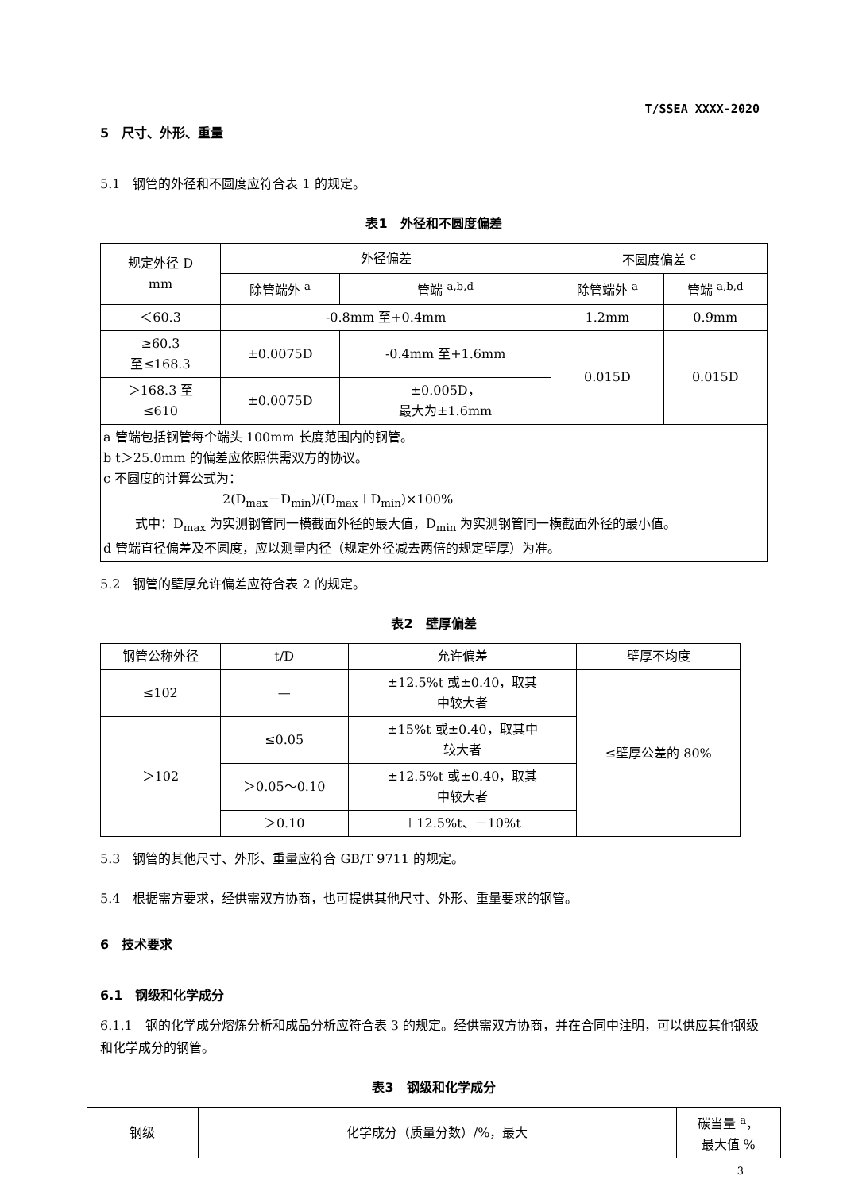T/SSEA XXXX-2020
5　尺寸、外形、重量
5.1　钢管的外径和不圆度应符合表 1 的规定。
表1　外径和不圆度偏差
| 规定外径 D mm | 外径偏差 | | 不圆度偏差 <sup>c</sup> | |
| | 除管端外 <sup>a</sup> | 管端 <sup>a,b,d</sup> | 除管端外 <sup>a</sup> | 管端 <sup>a,b,d</sup> |
| ＜60.3 | -0.8mm 至+0.4mm | | 1.2mm | 0.9mm |
| ≥60.3 至≤168.3 | ±0.0075D | -0.4mm 至+1.6mm | 0.015D | 0.015D |
| ＞168.3 至 ≤610 | ±0.0075D | ±0.005D， 最大为±1.6mm | | |
| a 管端包括钢管每个端头 100mm 长度范围内的钢管。 b t＞25.0mm 的偏差应依照供需双方的协议。 c 不圆度的计算公式为： 2(D<sub>max</sub>－D<sub>min</sub>)/(D<sub>max</sub>＋D<sub>min</sub>)×100% 式中：D<sub>max</sub> 为实测钢管同一横截面外径的最大值，D<sub>min</sub> 为实测钢管同一横截面外径的最小值。 d 管端直径偏差及不圆度，应以测量内径（规定外径减去两倍的规定壁厚）为准。 | | | | |
5.2　钢管的壁厚允许偏差应符合表 2 的规定。
表2　壁厚偏差
| 钢管公称外径 | t/D | 允许偏差 | 壁厚不均度 |
| ≤102 | — | ±12.5%t 或±0.40，取其 中较大者 | ≤壁厚公差的 80% |
| ＞102 | ≤0.05 | ±15%t 或±0.40，取其中 较大者 | |
| | ＞0.05～0.10 | ±12.5%t 或±0.40，取其 中较大者 | |
| | ＞0.10 | ＋12.5%t、－10%t | |
5.3　钢管的其他尺寸、外形、重量应符合 GB/T 9711 的规定。
5.4　根据需方要求，经供需双方协商，也可提供其他尺寸、外形、重量要求的钢管。
6　技术要求
6.1　钢级和化学成分
6.1.1　钢的化学成分熔炼分析和成品分析应符合表 3 的规定。经供需双方协商，并在合同中注明，可以供应其他钢级和化学成分的钢管。
表3　钢级和化学成分
| 钢级 | 化学成分（质量分数）/%，最大 | 碳当量 <sup>a</sup>， 最大值 % |
3